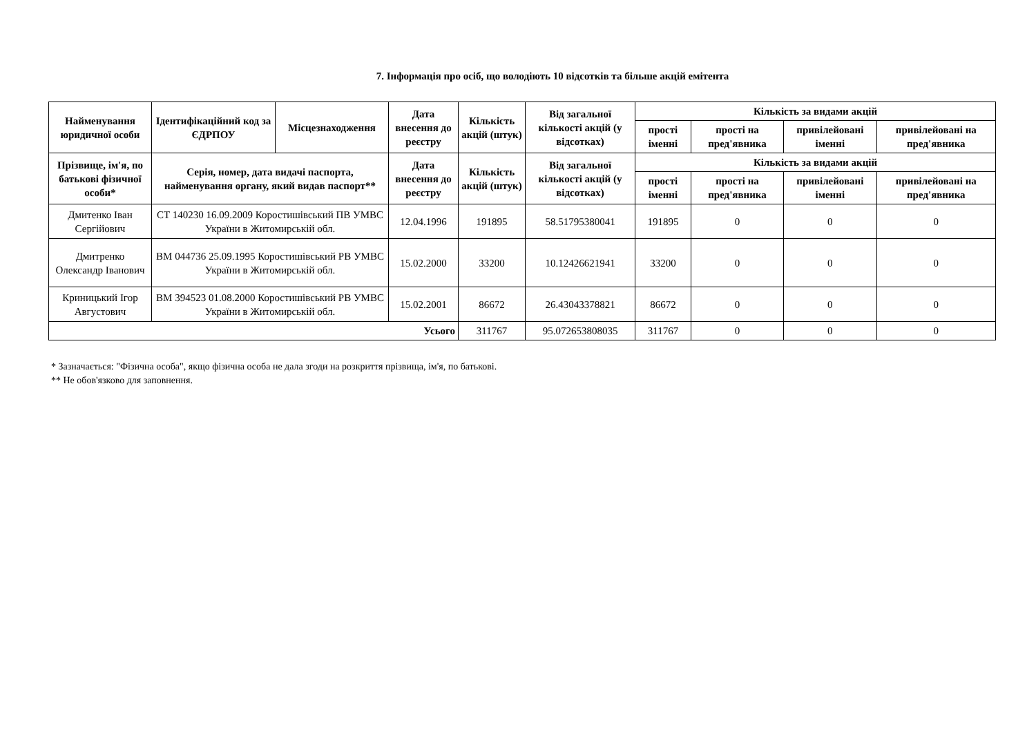7. Інформація про осіб, що володіють 10 відсотків та більше акцій емітента
| Найменування юридичної особи | Ідентифікаційний код за ЄДРПОУ | Місцезнаходження | Дата внесення до реєстру | Кількість акцій (штук) | Від загальної кількості акцій (у відсотках) | Кількість за видами акцій | | | |
| --- | --- | --- | --- | --- | --- | --- | --- | --- | --- |
| | | | | | | прості іменні | прості на пред'явника | привілейовані іменні | привілейовані на пред'явника |
| Прізвище, ім'я, по батькові фізичної особи* | Серія, номер, дата видачі паспорта, найменування органу, який видав паспорт** | | Дата внесення до реєстру | Кількість акцій (штук) | Від загальної кількості акцій (у відсотках) | Кількість за видами акцій | | | |
| | | | | | | прості іменні | прості на пред'явника | привілейовані іменні | привілейовані на пред'явника |
| Дмитенко Іван Сергійович | СТ 140230 16.09.2009 Коростишівський ПВ УМВС України в Житомирській обл. | | 12.04.1996 | 191895 | 58.51795380041 | 191895 | 0 | 0 | 0 |
| Дмитренко Олександр Іванович | ВМ 044736 25.09.1995 Коростишівський РВ УМВС України в Житомирській обл. | | 15.02.2000 | 33200 | 10.12426621941 | 33200 | 0 | 0 | 0 |
| Криницький Ігор Августович | ВМ 394523 01.08.2000 Коростишівський РВ УМВС України в Житомирській обл. | | 15.02.2001 | 86672 | 26.43043378821 | 86672 | 0 | 0 | 0 |
| Усього | | | | 311767 | 95.072653808035 | 311767 | 0 | 0 | 0 |
* Зазначається: "Фізична особа", якщо фізична особа не дала згоди на розкриття прізвища, ім'я, по батькові.
** Не обов'язково для заповнення.